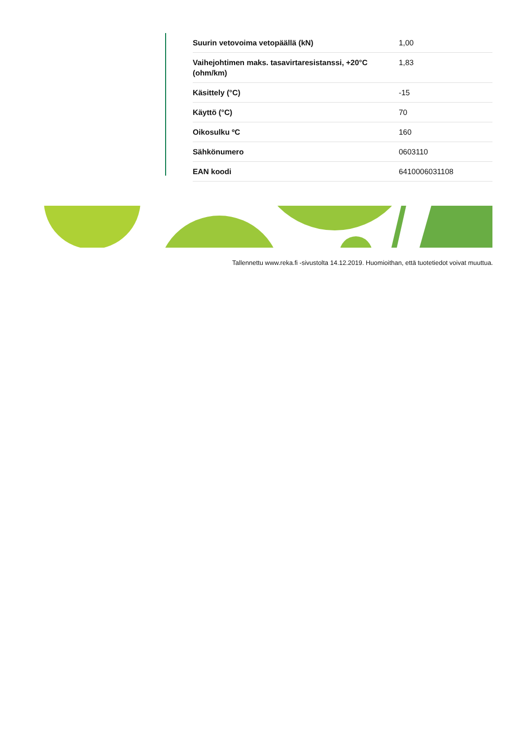| Suurin vetovoima vetopäällä (kN) | 1,00 |
| Vaihejohtimen maks. tasavirtaresistanssi, +20°C (ohm/km) | 1,83 |
| Käsittely (°C) | -15 |
| Käyttö (°C) | 70 |
| Oikosulku ºC | 160 |
| Sähkönumero | 0603110 |
| EAN koodi | 6410006031108 |
Tallennettu www.reka.fi -sivustolta 14.12.2019. Huomioithan, että tuotetiedot voivat muuttua.